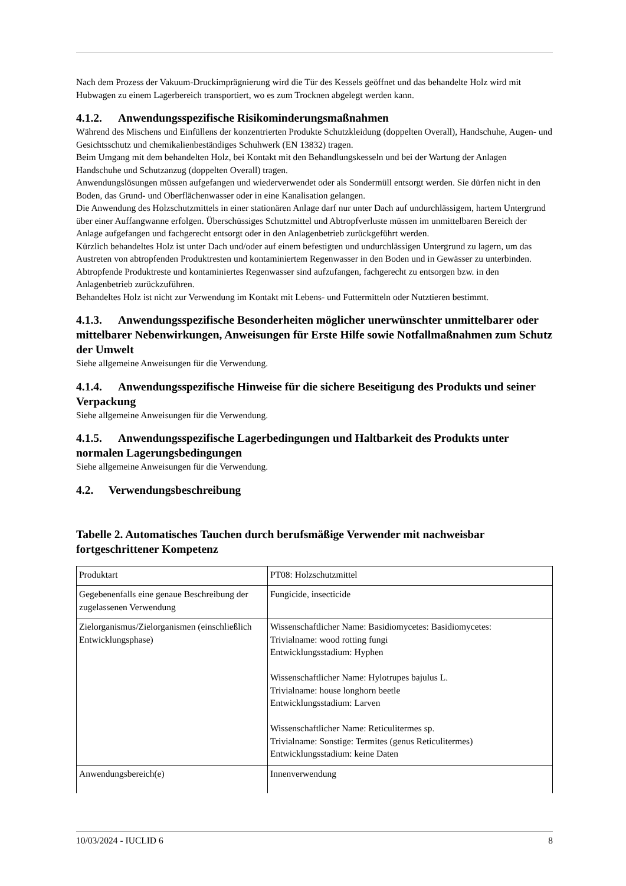Nach dem Prozess der Vakuum-Druckimprägnierung wird die Tür des Kessels geöffnet und das behandelte Holz wird mit Hubwagen zu einem Lagerbereich transportiert, wo es zum Trocknen abgelegt werden kann.
4.1.2. Anwendungsspezifische Risikominderungsmaßnahmen
Während des Mischens und Einfüllens der konzentrierten Produkte Schutzkleidung (doppelten Overall), Handschuhe, Augen- und Gesichtsschutz und chemikalienbeständiges Schuhwerk (EN 13832) tragen.
Beim Umgang mit dem behandelten Holz, bei Kontakt mit den Behandlungskesseln und bei der Wartung der Anlagen Handschuhe und Schutzanzug (doppelten Overall) tragen.
Anwendungslösungen müssen aufgefangen und wiederverwendet oder als Sondermüll entsorgt werden. Sie dürfen nicht in den Boden, das Grund- und Oberflächenwasser oder in eine Kanalisation gelangen.
Die Anwendung des Holzschutzmittels in einer stationären Anlage darf nur unter Dach auf undurchlässigem, hartem Untergrund über einer Auffangwanne erfolgen. Überschüssiges Schutzmittel und Abtropfverluste müssen im unmittelbaren Bereich der Anlage aufgefangen und fachgerecht entsorgt oder in den Anlagenbetrieb zurückgeführt werden.
Kürzlich behandeltes Holz ist unter Dach und/oder auf einem befestigten und undurchlässigen Untergrund zu lagern, um das Austreten von abtropfenden Produktresten und kontaminiertem Regenwasser in den Boden und in Gewässer zu unterbinden. Abtropfende Produktreste und kontaminiertes Regenwasser sind aufzufangen, fachgerecht zu entsorgen bzw. in den Anlagenbetrieb zurückzuführen.
Behandeltes Holz ist nicht zur Verwendung im Kontakt mit Lebens- und Futtermitteln oder Nutztieren bestimmt.
4.1.3. Anwendungsspezifische Besonderheiten möglicher unerwünschter unmittelbarer oder mittelbarer Nebenwirkungen, Anweisungen für Erste Hilfe sowie Notfallmaßnahmen zum Schutz der Umwelt
Siehe allgemeine Anweisungen für die Verwendung.
4.1.4. Anwendungsspezifische Hinweise für die sichere Beseitigung des Produkts und seiner Verpackung
Siehe allgemeine Anweisungen für die Verwendung.
4.1.5. Anwendungsspezifische Lagerbedingungen und Haltbarkeit des Produkts unter normalen Lagerungsbedingungen
Siehe allgemeine Anweisungen für die Verwendung.
4.2. Verwendungsbeschreibung
Tabelle 2. Automatisches Tauchen durch berufsmäßige Verwender mit nachweisbar fortgeschrittener Kompetenz
| Produktart | PT08: Holzschutzmittel |
| Gegebenenfalls eine genaue Beschreibung der zugelassenen Verwendung | Fungicide, insecticide |
| Zielorganismus/Zielorganismen (einschließlich Entwicklungsphase) | Wissenschaftlicher Name: Basidiomycetes: Basidiomycetes: Trivialname: wood rotting fungi Entwicklungsstadium: Hyphen Wissenschaftlicher Name: Hylotrupes bajulus L. Trivialname: house longhorn beetle Entwicklungsstadium: Larven Wissenschaftlicher Name: Reticulitermes sp. Trivialname: Sonstige: Termites (genus Reticulitermes) Entwicklungsstadium: keine Daten |
| Anwendungsbereich(e) | Innenverwendung |
10/03/2024 - IUCLID 6 8